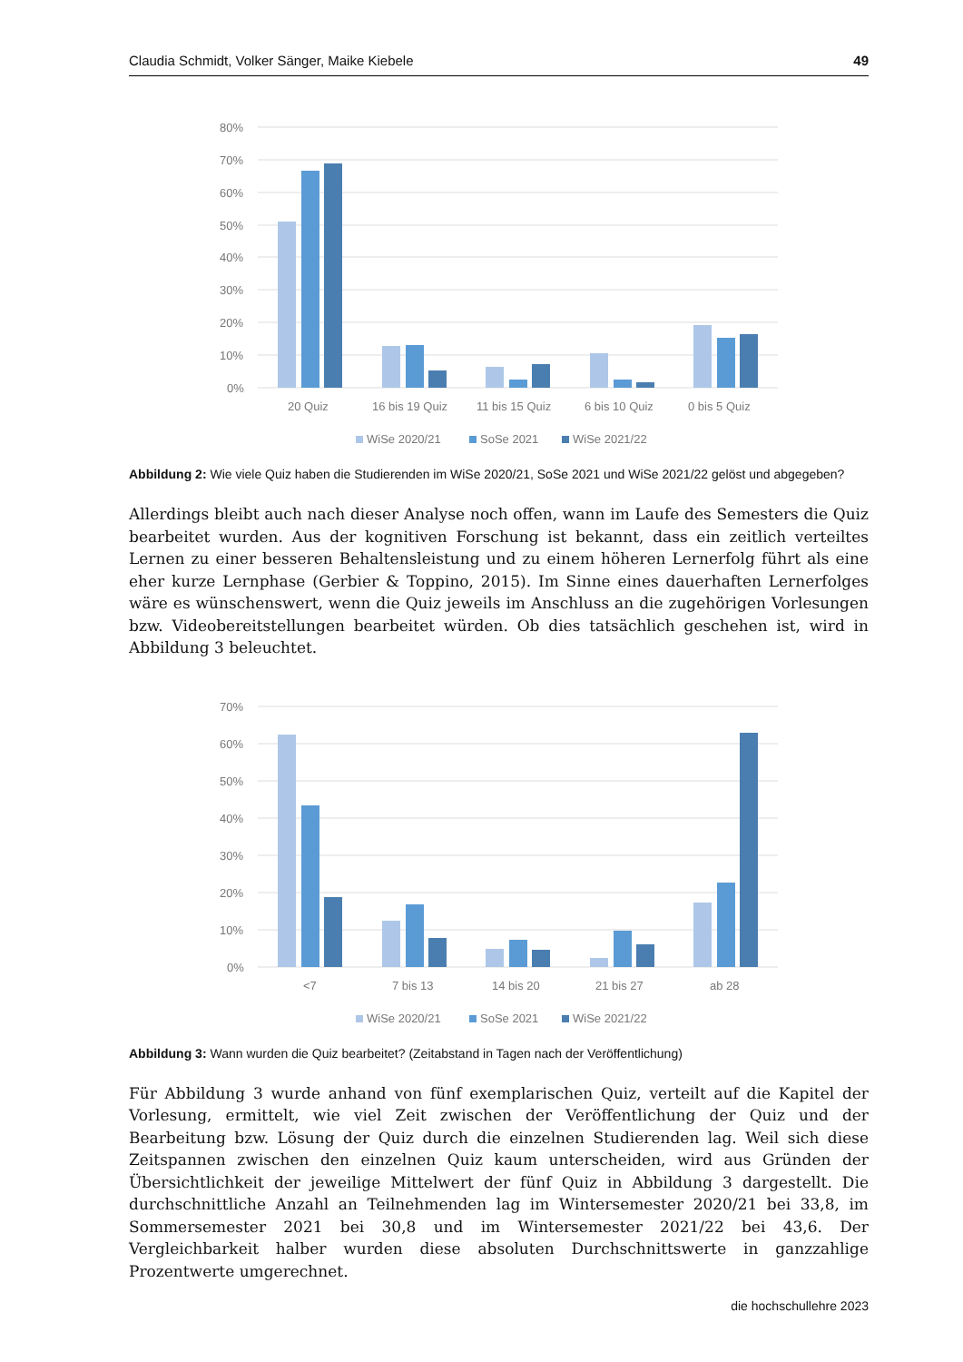Claudia Schmidt, Volker Sänger, Maike Kiebele 49
80%
70%
60%
50%
40%
30%
20%
10%
0%
20 Quiz
16 bis 19 Quiz
11 bis 15 Quiz
6 bis 10 Quiz
0 bis 5 Quiz
WiSe 2020/21
SoSe 2021
WiSe 2021/22
Abbildung 2: Wie viele Quiz haben die Studierenden im WiSe 2020/21, SoSe 2021 und WiSe 2021/22 gelöst und abgegeben?
Allerdings bleibt auch nach dieser Analyse noch offen, wann im Laufe des Semesters die Quiz bearbeitet wurden. Aus der kognitiven Forschung ist bekannt, dass ein zeitlich verteiltes Lernen zu einer besseren Behaltensleistung und zu einem höheren Lernerfolg führt als eine eher kurze Lernphase (Gerbier & Toppino, 2015). Im Sinne eines dauerhaften Lernerfolges wäre es wünschenswert, wenn die Quiz jeweils im Anschluss an die zugehörigen Vorlesungen bzw. Videobereitstellungen bearbeitet würden. Ob dies tatsächlich geschehen ist, wird in Abbildung 3 beleuchtet.
70%
60%
50%
40%
30%
20%
10%
0%
<7
7 bis 13
14 bis 20
21 bis 27
ab 28
WiSe 2020/21
SoSe 2021
WiSe 2021/22
Abbildung 3: Wann wurden die Quiz bearbeitet? (Zeitabstand in Tagen nach der Veröffentlichung)
Für Abbildung 3 wurde anhand von fünf exemplarischen Quiz, verteilt auf die Kapitel der Vorlesung, ermittelt, wie viel Zeit zwischen der Veröffentlichung der Quiz und der Bearbeitung bzw. Lösung der Quiz durch die einzelnen Studierenden lag. Weil sich diese Zeitspannen zwischen den einzelnen Quiz kaum unterscheiden, wird aus Gründen der Übersichtlichkeit der jeweilige Mittelwert der fünf Quiz in Abbildung 3 dargestellt. Die durchschnittliche Anzahl an Teilnehmenden lag im Wintersemester 2020/21 bei 33,8, im Sommersemester 2021 bei 30,8 und im Wintersemester 2021/22 bei 43,6. Der Vergleichbarkeit halber wurden diese absoluten Durchschnittswerte in ganzzahlige Prozentwerte umgerechnet.
die hochschullehre 2023